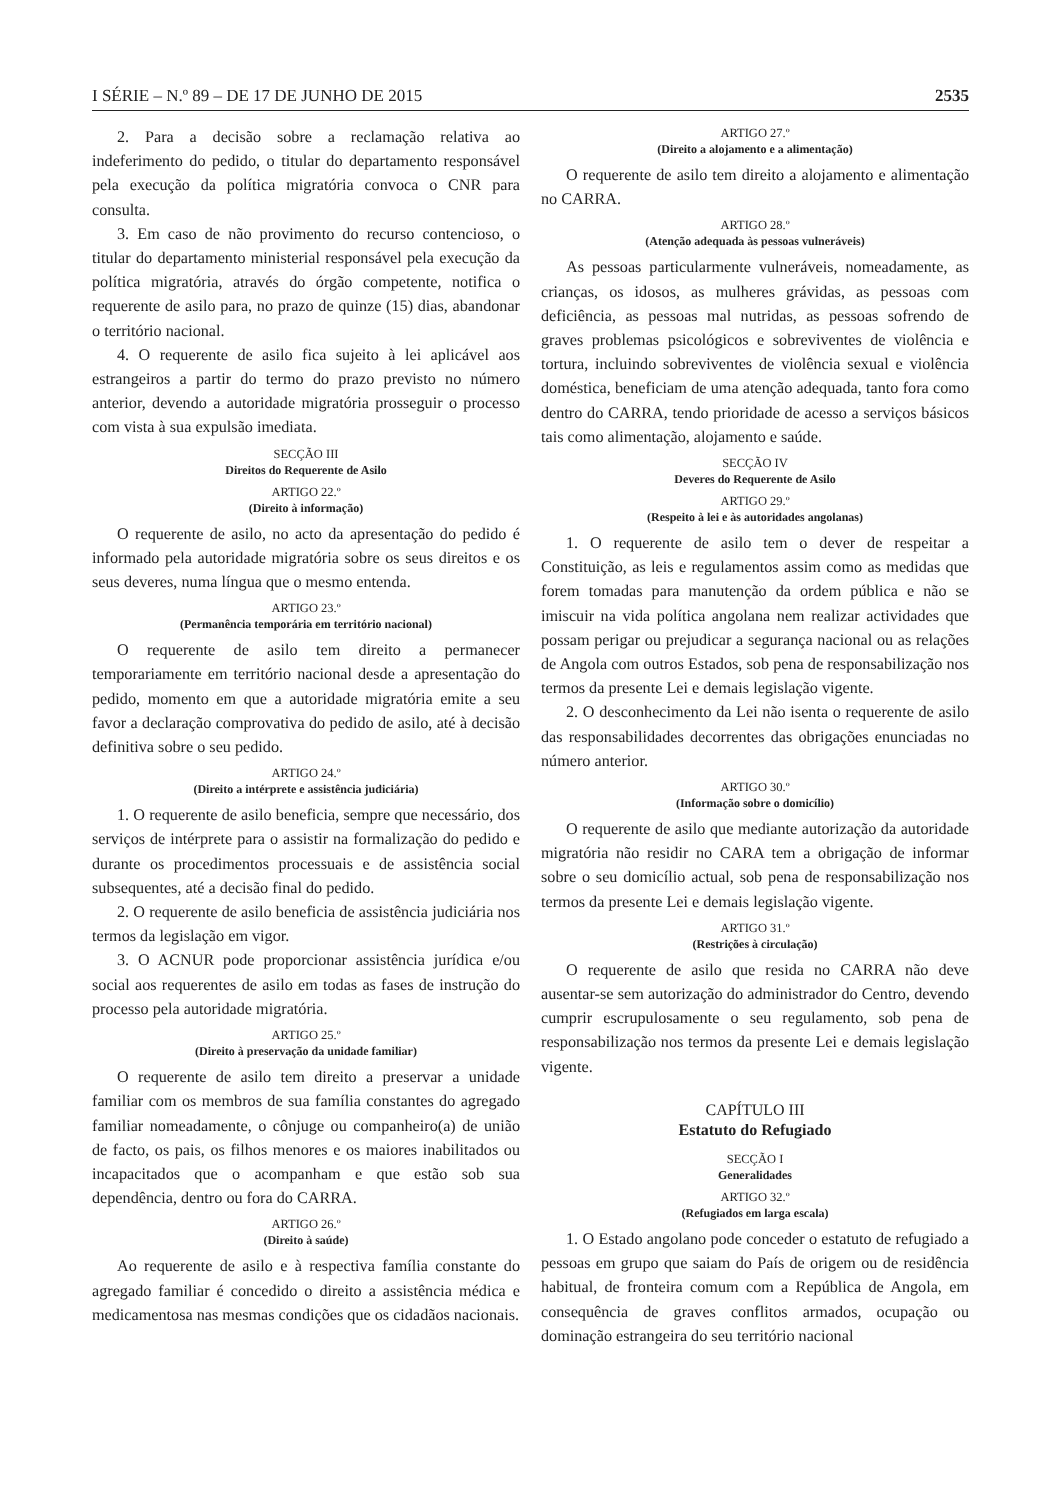I SÉRIE – N.º 89 – DE 17 DE JUNHO DE 2015 2535
2. Para a decisão sobre a reclamação relativa ao indeferimento do pedido, o titular do departamento responsável pela execução da política migratória convoca o CNR para consulta.
3. Em caso de não provimento do recurso contencioso, o titular do departamento ministerial responsável pela execução da política migratória, através do órgão competente, notifica o requerente de asilo para, no prazo de quinze (15) dias, abandonar o território nacional.
4. O requerente de asilo fica sujeito à lei aplicável aos estrangeiros a partir do termo do prazo previsto no número anterior, devendo a autoridade migratória prosseguir o processo com vista à sua expulsão imediata.
SECÇÃO III
Direitos do Requerente de Asilo
ARTIGO 22.º
(Direito à informação)
O requerente de asilo, no acto da apresentação do pedido é informado pela autoridade migratória sobre os seus direitos e os seus deveres, numa língua que o mesmo entenda.
ARTIGO 23.º
(Permanência temporária em território nacional)
O requerente de asilo tem direito a permanecer temporariamente em território nacional desde a apresentação do pedido, momento em que a autoridade migratória emite a seu favor a declaração comprovativa do pedido de asilo, até à decisão definitiva sobre o seu pedido.
ARTIGO 24.º
(Direito a intérprete e assistência judiciária)
1. O requerente de asilo beneficia, sempre que necessário, dos serviços de intérprete para o assistir na formalização do pedido e durante os procedimentos processuais e de assistência social subsequentes, até a decisão final do pedido.
2. O requerente de asilo beneficia de assistência judiciária nos termos da legislação em vigor.
3. O ACNUR pode proporcionar assistência jurídica e/ou social aos requerentes de asilo em todas as fases de instrução do processo pela autoridade migratória.
ARTIGO 25.º
(Direito à preservação da unidade familiar)
O requerente de asilo tem direito a preservar a unidade familiar com os membros de sua família constantes do agregado familiar nomeadamente, o cônjuge ou companheiro(a) de união de facto, os pais, os filhos menores e os maiores inabilitados ou incapacitados que o acompanham e que estão sob sua dependência, dentro ou fora do CARRA.
ARTIGO 26.º
(Direito à saúde)
Ao requerente de asilo e à respectiva família constante do agregado familiar é concedido o direito a assistência médica e medicamentosa nas mesmas condições que os cidadãos nacionais.
ARTIGO 27.º
(Direito a alojamento e a alimentação)
O requerente de asilo tem direito a alojamento e alimentação no CARRA.
ARTIGO 28.º
(Atenção adequada às pessoas vulneráveis)
As pessoas particularmente vulneráveis, nomeadamente, as crianças, os idosos, as mulheres grávidas, as pessoas com deficiência, as pessoas mal nutridas, as pessoas sofrendo de graves problemas psicológicos e sobreviventes de violência e tortura, incluindo sobreviventes de violência sexual e violência doméstica, beneficiam de uma atenção adequada, tanto fora como dentro do CARRA, tendo prioridade de acesso a serviços básicos tais como alimentação, alojamento e saúde.
SECÇÃO IV
Deveres do Requerente de Asilo
ARTIGO 29.º
(Respeito à lei e às autoridades angolanas)
1. O requerente de asilo tem o dever de respeitar a Constituição, as leis e regulamentos assim como as medidas que forem tomadas para manutenção da ordem pública e não se imiscuir na vida política angolana nem realizar actividades que possam perigar ou prejudicar a segurança nacional ou as relações de Angola com outros Estados, sob pena de responsabilização nos termos da presente Lei e demais legislação vigente.
2. O desconhecimento da Lei não isenta o requerente de asilo das responsabilidades decorrentes das obrigações enunciadas no número anterior.
ARTIGO 30.º
(Informação sobre o domicílio)
O requerente de asilo que mediante autorização da autoridade migratória não residir no CARA tem a obrigação de informar sobre o seu domicílio actual, sob pena de responsabilização nos termos da presente Lei e demais legislação vigente.
ARTIGO 31.º
(Restrições à circulação)
O requerente de asilo que resida no CARRA não deve ausentar-se sem autorização do administrador do Centro, devendo cumprir escrupulosamente o seu regulamento, sob pena de responsabilização nos termos da presente Lei e demais legislação vigente.
CAPÍTULO III
Estatuto do Refugiado
SECÇÃO I
Generalidades
ARTIGO 32.º
(Refugiados em larga escala)
1. O Estado angolano pode conceder o estatuto de refugiado a pessoas em grupo que saiam do País de origem ou de residência habitual, de fronteira comum com a República de Angola, em consequência de graves conflitos armados, ocupação ou dominação estrangeira do seu território nacional